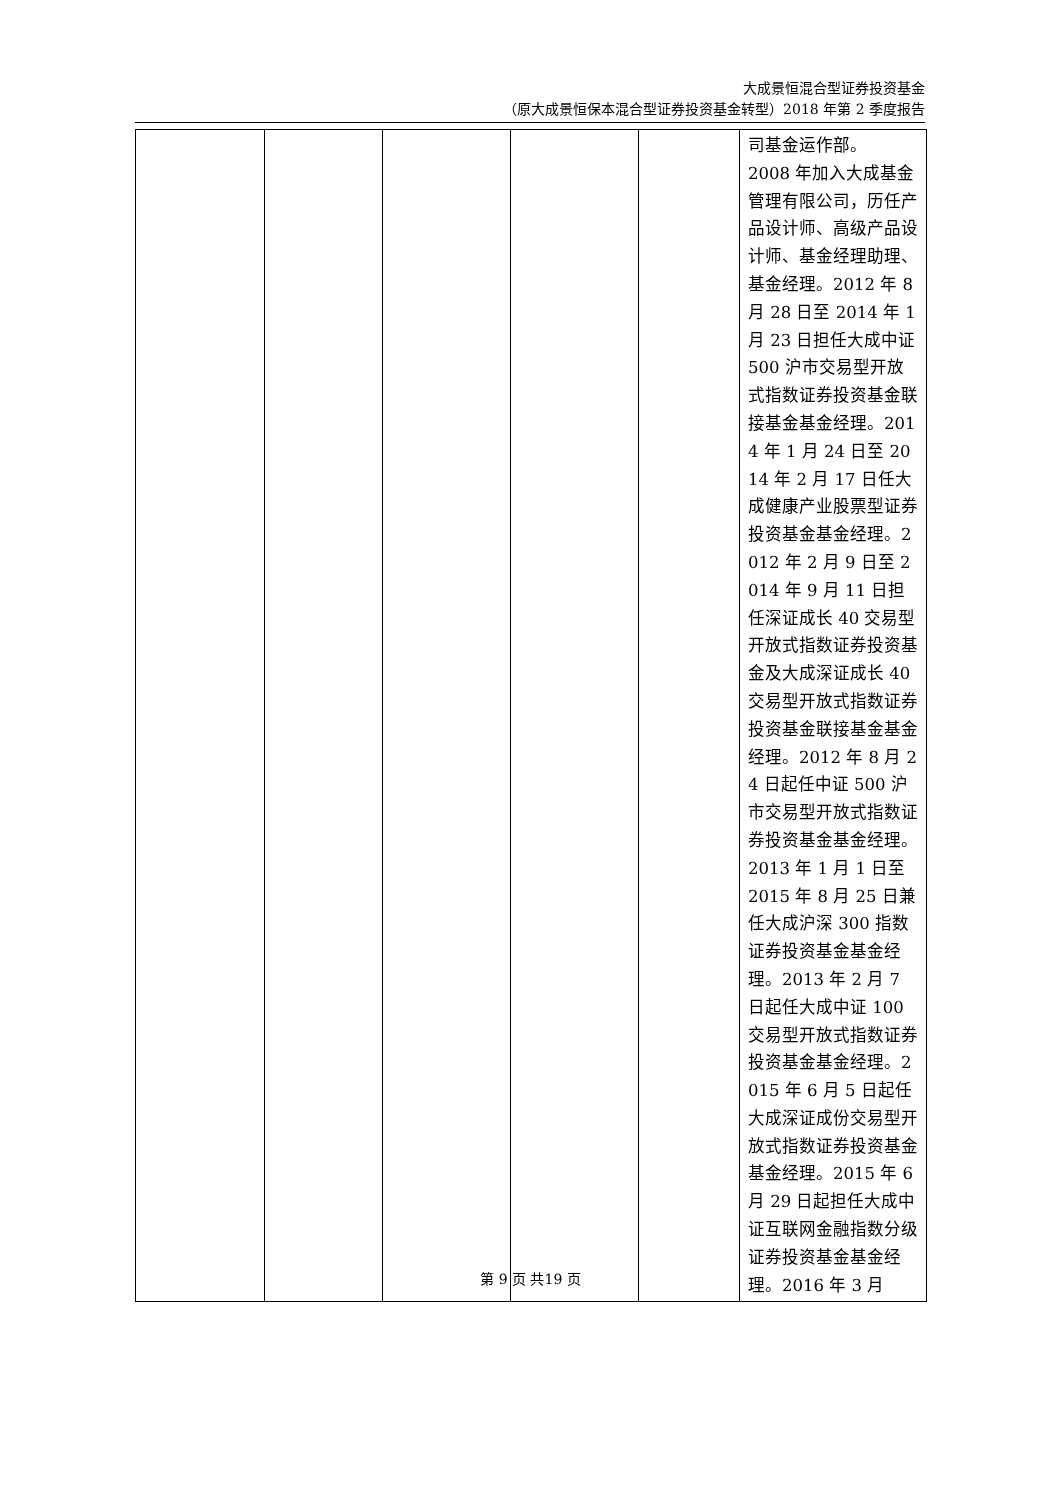大成景恒混合型证券投资基金
（原大成景恒保本混合型证券投资基金转型）2018 年第 2 季度报告
| | | | | | 司基金运作部。 2008 年加入大成基金管理有限公司，历任产品设计师、高级产品设计师、基金经理助理、基金经理。2012 年 8 月 28 日至 2014 年 1 月 23 日担任大成中证 500 沪市交易型开放式指数证券投资基金联接基金基金经理。2014 年 1 月 24 日至 2014 年 2 月 17 日任大成健康产业股票型证券投资基金基金经理。2012 年 2 月 9 日至 2014 年 9 月 11 日担任深证成长 40 交易型开放式指数证券投资基金及大成深证成长 40 交易型开放式指数证券投资基金联接基金基金经理。2012 年 8 月 24 日起任中证 500 沪市交易型开放式指数证券投资基金基金经理。2013 年 1 月 1 日至 2015 年 8 月 25 日兼任大成沪深 300 指数证券投资基金基金经理。2013 年 2 月 7 日起任大成中证 100 交易型开放式指数证券投资基金基金经理。2015 年 6 月 5 日起任大成深证成份交易型开放式指数证券投资基金基金经理。2015 年 6 月 29 日起担任大成中证互联网金融指数分级证券投资基金基金经理。2016 年 3 月 |
第 9 页 共19 页